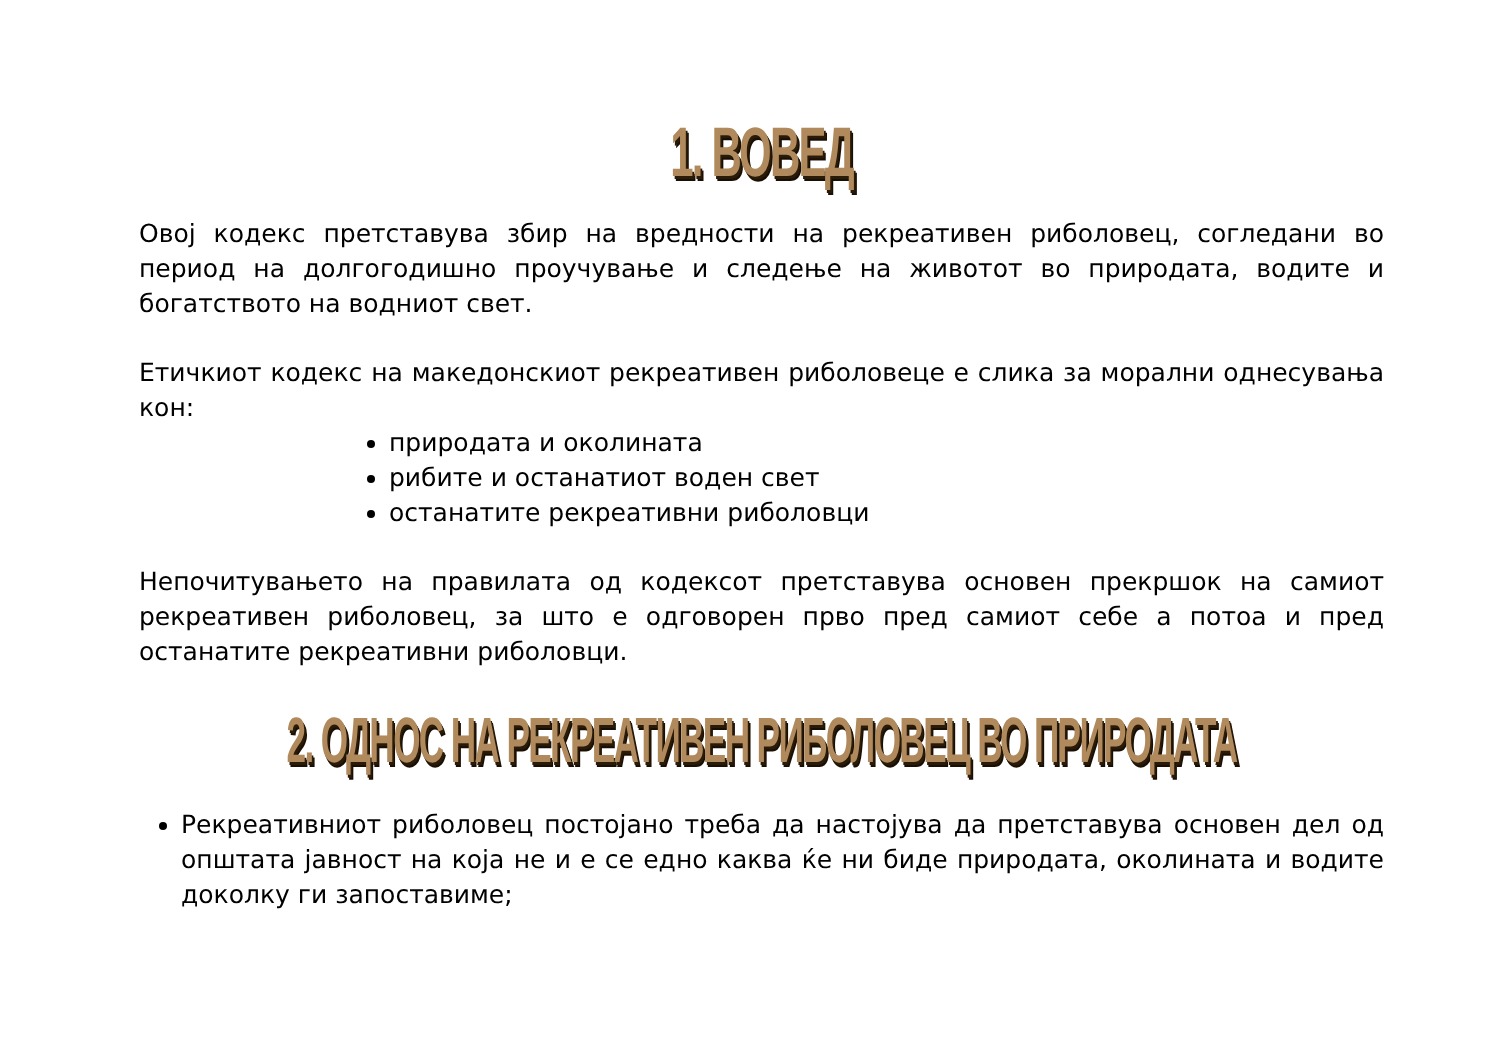1. ВОВЕД
Овој кодекс претставува збир на вредности на рекреативен риболовец, согледани во период на долгогодишно проучување и следење на животот во природата, водите и богатството на водниот свет.
Етичкиот кодекс на македонскиот рекреативен риболовеце е слика за морални однесувања кон:
природата и околината
рибите и останатиот воден свет
останатите рекреативни риболовци
Непочитувањето на правилата од кодексот претставува основен прекршок на самиот рекреативен риболовец, за што е одговорен прво пред самиот себе а потоа и пред останатите рекреативни риболовци.
2. ОДНОС НА РЕКРЕАТИВЕН РИБОЛОВЕЦ ВО ПРИРОДАТА
Рекреативниот риболовец постојано треба да настојува да претставува основен дел од општата јавност на која не и е се едно каква ќе ни биде природата, околината и водите доколку ги запоставиме;